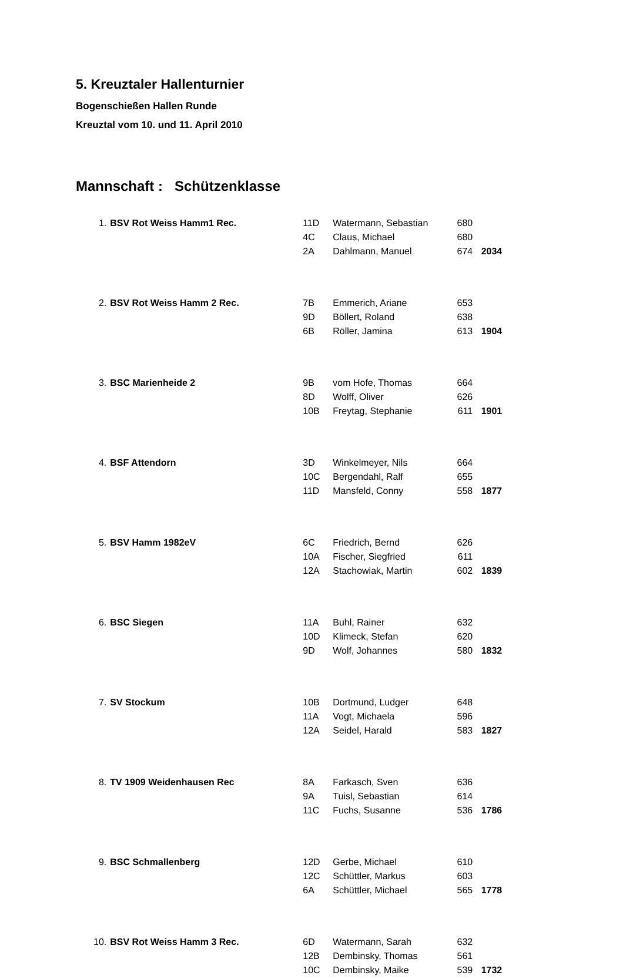5. Kreuztaler Hallenturnier
Bogenschießen Hallen Runde
Kreuztal vom 10. und 11. April 2010
Mannschaft : Schützenklasse
| 1. | BSV Rot Weiss Hamm1 Rec. | 11D | Watermann, Sebastian | 680 | |
| | | 4C | Claus, Michael | 680 | |
| | | 2A | Dahlmann, Manuel | 674 | 2034 |
| 2. | BSV Rot Weiss Hamm 2 Rec. | 7B | Emmerich, Ariane | 653 | |
| | | 9D | Böllert, Roland | 638 | |
| | | 6B | Röller, Jamina | 613 | 1904 |
| 3. | BSC Marienheide 2 | 9B | vom Hofe, Thomas | 664 | |
| | | 8D | Wolff, Oliver | 626 | |
| | | 10B | Freytag, Stephanie | 611 | 1901 |
| 4. | BSF Attendorn | 3D | Winkelmeyer, Nils | 664 | |
| | | 10C | Bergendahl, Ralf | 655 | |
| | | 11D | Mansfeld, Conny | 558 | 1877 |
| 5. | BSV Hamm 1982eV | 6C | Friedrich, Bernd | 626 | |
| | | 10A | Fischer, Siegfried | 611 | |
| | | 12A | Stachowiak, Martin | 602 | 1839 |
| 6. | BSC Siegen | 11A | Buhl, Rainer | 632 | |
| | | 10D | Klimeck, Stefan | 620 | |
| | | 9D | Wolf, Johannes | 580 | 1832 |
| 7. | SV Stockum | 10B | Dortmund, Ludger | 648 | |
| | | 11A | Vogt, Michaela | 596 | |
| | | 12A | Seidel, Harald | 583 | 1827 |
| 8. | TV 1909 Weidenhausen Rec | 8A | Farkasch, Sven | 636 | |
| | | 9A | Tuisl, Sebastian | 614 | |
| | | 11C | Fuchs, Susanne | 536 | 1786 |
| 9. | BSC Schmallenberg | 12D | Gerbe, Michael | 610 | |
| | | 12C | Schüttler, Markus | 603 | |
| | | 6A | Schüttler, Michael | 565 | 1778 |
| 10. | BSV Rot Weiss Hamm 3 Rec. | 6D | Watermann, Sarah | 632 | |
| | | 12B | Dembinsky, Thomas | 561 | |
| | | 10C | Dembinsky, Maike | 539 | 1732 |